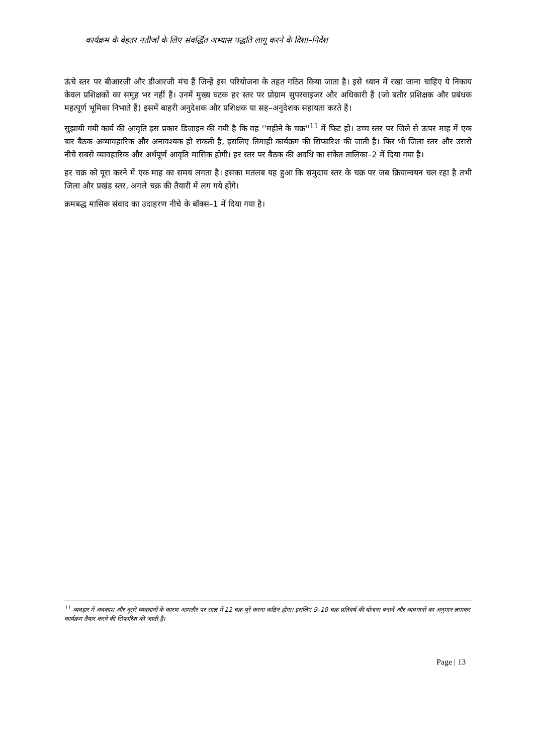कार्यक्रम के बेहतर नतीजों के लिए संवर्द्धित अभ्यास पद्धति लागू करने के दिशा–निर्देश
ऊंचे स्तर पर बीआरजी और डीआरजी मंच हैं जिन्हें इस परियोजना के तहत गठित किया जाता है। इसे ध्यान में रखा जाना चाहिए ये निकाय केवल प्रशिक्षकों का समूह भर नहीं हैं। उनमें मुख्य घटक हर स्तर पर प्रोग्राम सुपरवाइजर और अधिकारी हैं (जो बतौर प्रशिक्षक और प्रबंधक महत्पूर्ण भूमिका निभाते हैं) इसमें बाहरी अनुदेशक और प्रशिक्षक या सह–अनुदेशक सहायता करते हैं।
सुझायी गयी कार्य की आवृति इस प्रकार डिजाइन की गयी है कि वह ''महीने के चक्र''<sup>11</sup> में फिट हो। उच्च स्तर पर जिले से ऊपर माह में एक बार बैठक अव्यावहारिक और अनावश्यक हो सकती है, इसलिए तिमाही कार्यक्रम की सिफारिश की जाती है। फिर भी जिला स्तर और उससे नीचे सबसे व्यावहारिक और अर्थपूर्ण आवृति मासिक होगी। हर स्तर पर बैठक की अवधि का संकेत तालिका–2 में दिया गया है।
हर चक्र को पूरा करने में एक माह का समय लगता है। इसका मतलब यह हुआ कि समुदाय स्तर के चक्र पर जब क्रियान्वयन चल रहा है तभी जिला और प्रखंड स्तर, अगले चक्र की तैयारी में लग गये होंगे।
क्रमबद्ध मासिक संवाद का उदाहरण नीचे के बॉक्स–1 में दिया गया है।
<sup>11</sup> व्यवहार में अवकाश और दूसरे व्यवधानों के कारण आमतौर पर साल में 12 चक्र पूरे करना कठिन होगा। इसलिए 9–10 चक्र प्रतिवर्ष की योजना बनाने और व्यवधानों का अनुमान लगाकर कार्यक्रम तैयार करने की सिफारिश की जाती है।
Page | 13